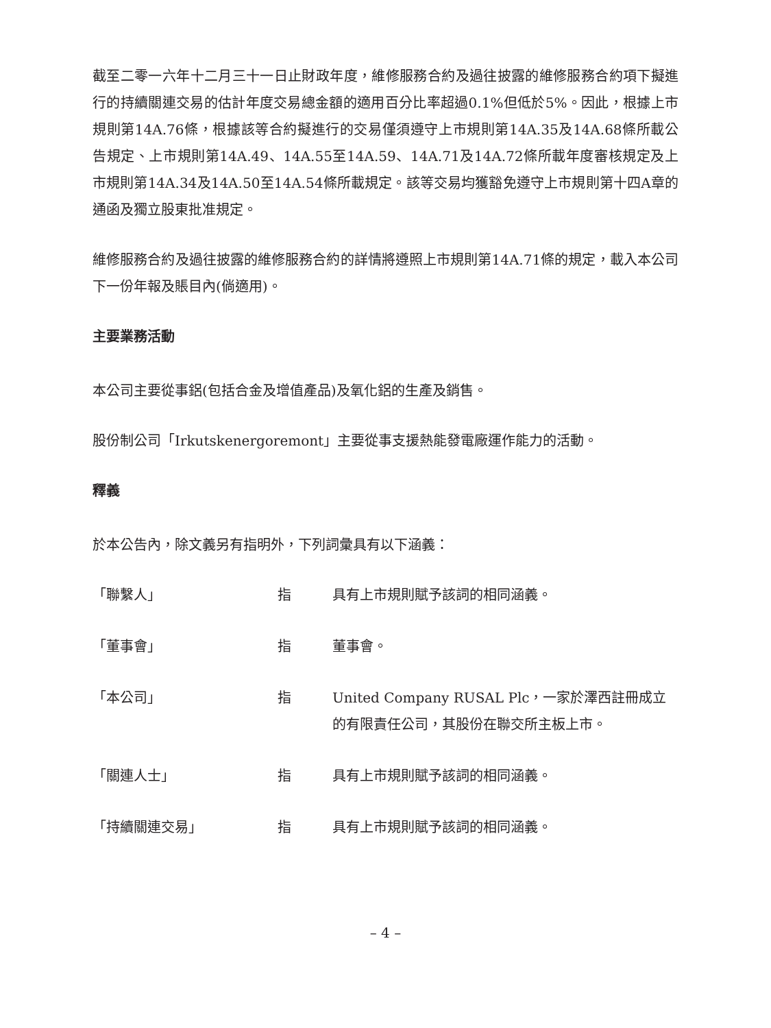截至二零一六年十二月三十一日止財政年度，維修服務合約及過往披露的維修服務合約項下擬進行的持續關連交易的估計年度交易總金額的適用百分比率超過0.1%但低於5%。因此，根據上市規則第14A.76條，根據該等合約擬進行的交易僅須遵守上市規則第14A.35及14A.68條所載公告規定、上市規則第14A.49、14A.55至14A.59、14A.71及14A.72條所載年度審核規定及上市規則第14A.34及14A.50至14A.54條所載規定。該等交易均獲豁免遵守上市規則第十四A章的通函及獨立股東批准規定。
維修服務合約及過往披露的維修服務合約的詳情將遵照上市規則第14A.71條的規定，載入本公司下一份年報及賬目內(倘適用)。
主要業務活動
本公司主要從事鋁(包括合金及增值產品)及氧化鋁的生產及銷售。
股份制公司「Irkutskenergoremont」主要從事支援熱能發電廠運作能力的活動。
釋義
於本公告內，除文義另有指明外，下列詞彙具有以下涵義：
「聯繫人」 指 具有上市規則賦予該詞的相同涵義。
「董事會」 指 董事會。
「本公司」 指 United Company RUSAL Plc，一家於澤西註冊成立的有限責任公司，其股份在聯交所主板上市。
「關連人士」 指 具有上市規則賦予該詞的相同涵義。
「持續關連交易」 指 具有上市規則賦予該詞的相同涵義。
– 4 –